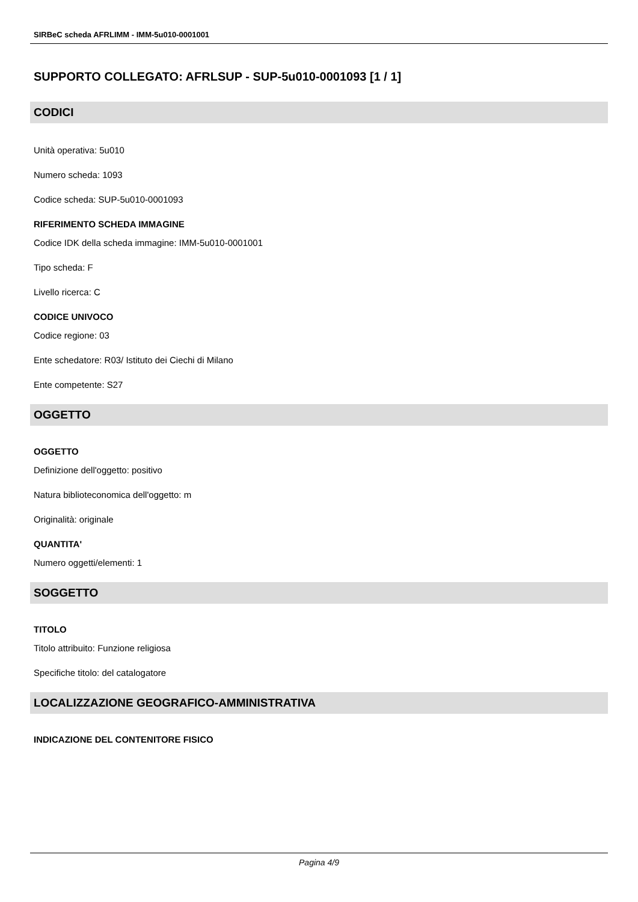SIRBeC scheda AFRLIMM - IMM-5u010-0001001
SUPPORTO COLLEGATO: AFRLSUP - SUP-5u010-0001093 [1 / 1]
CODICI
Unità operativa: 5u010
Numero scheda: 1093
Codice scheda: SUP-5u010-0001093
RIFERIMENTO SCHEDA IMMAGINE
Codice IDK della scheda immagine: IMM-5u010-0001001
Tipo scheda: F
Livello ricerca: C
CODICE UNIVOCO
Codice regione: 03
Ente schedatore: R03/ Istituto dei Ciechi di Milano
Ente competente: S27
OGGETTO
OGGETTO
Definizione dell'oggetto: positivo
Natura biblioteconomica dell'oggetto: m
Originalità: originale
QUANTITA'
Numero oggetti/elementi: 1
SOGGETTO
TITOLO
Titolo attribuito: Funzione religiosa
Specifiche titolo: del catalogatore
LOCALIZZAZIONE GEOGRAFICO-AMMINISTRATIVA
INDICAZIONE DEL CONTENITORE FISICO
Pagina 4/9